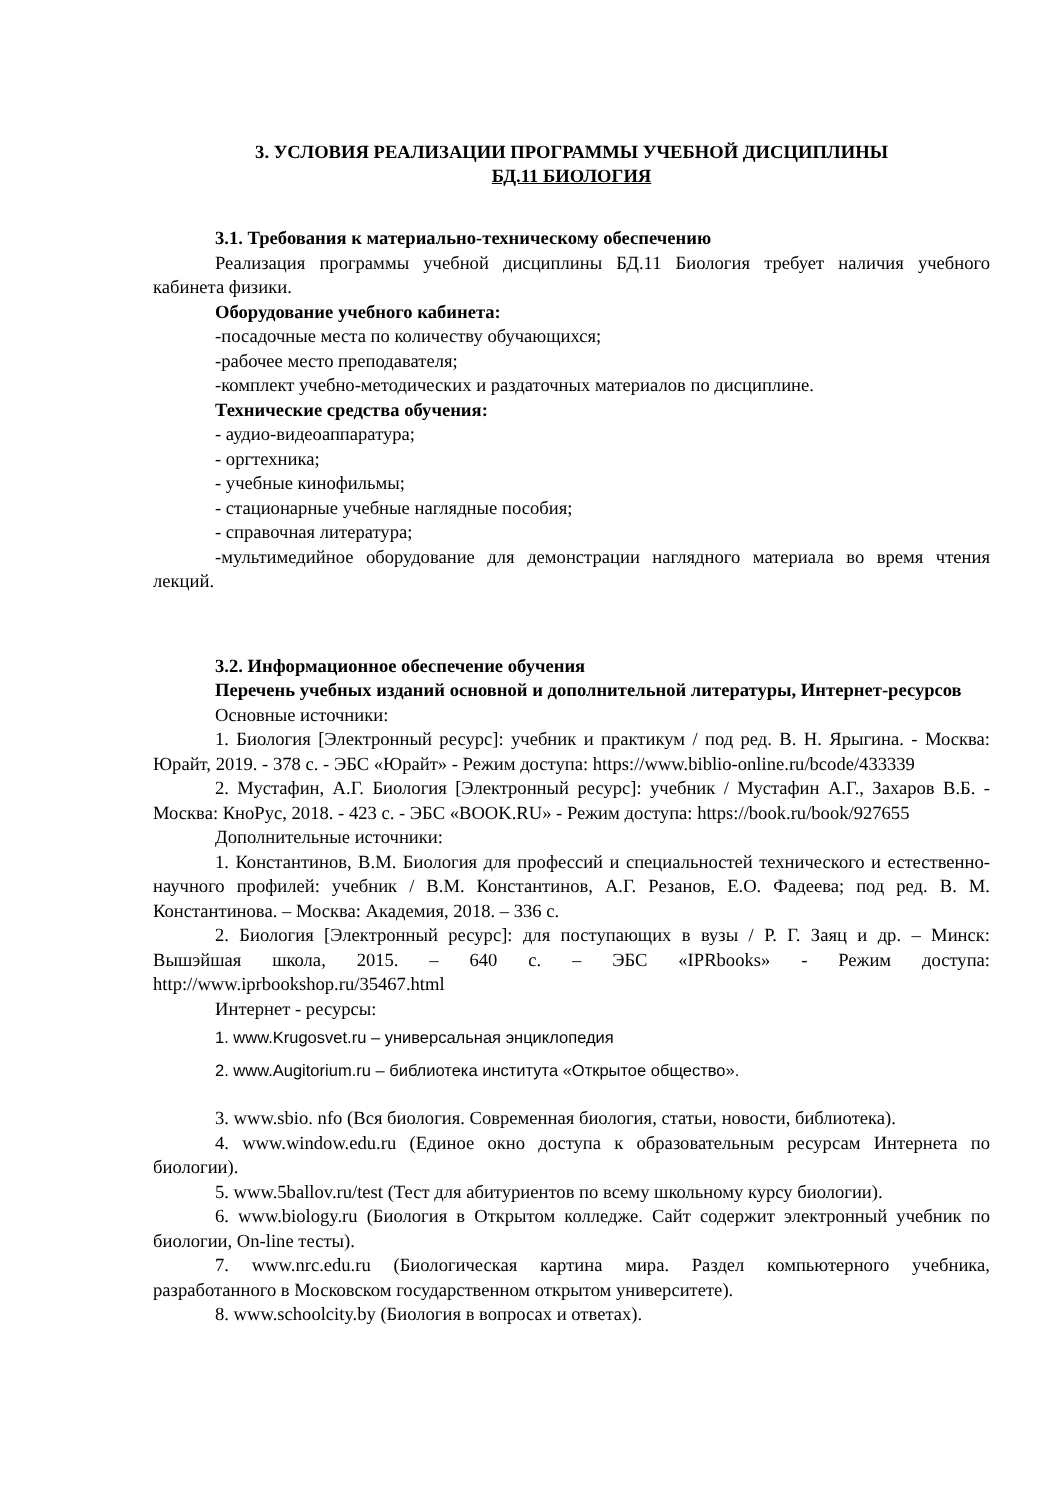3. УСЛОВИЯ РЕАЛИЗАЦИИ ПРОГРАММЫ УЧЕБНОЙ ДИСЦИПЛИНЫ
БД.11 БИОЛОГИЯ
3.1. Требования к материально-техническому обеспечению
Реализация программы учебной дисциплины БД.11 Биология требует наличия учебного кабинета физики.
Оборудование учебного кабинета:
-посадочные места по количеству обучающихся;
-рабочее место преподавателя;
-комплект учебно-методических и раздаточных материалов по дисциплине.
Технические средства обучения:
- аудио-видеоаппаратура;
- оргтехника;
- учебные кинофильмы;
- стационарные учебные наглядные пособия;
- справочная литература;
-мультимедийное оборудование для демонстрации наглядного материала во время чтения лекций.
3.2. Информационное обеспечение обучения
Перечень учебных изданий основной и дополнительной литературы, Интернет-ресурсов
Основные источники:
1. Биология [Электронный ресурс]: учебник и практикум / под ред. В. Н. Ярыгина. - Москва: Юрайт, 2019. - 378 с. - ЭБС «Юрайт» - Режим доступа: https://www.biblio-online.ru/bcode/433339
2. Мустафин, А.Г. Биология [Электронный ресурс]: учебник / Мустафин А.Г., Захаров В.Б. - Москва: КноРус, 2018. - 423 с. - ЭБС «BOOK.RU» - Режим доступа: https://book.ru/book/927655
Дополнительные источники:
1. Константинов, В.М. Биология для профессий и специальностей технического и естественно-научного профилей: учебник / В.М. Константинов, А.Г. Резанов, Е.О. Фадеева; под ред. В. М. Константинова. – Москва: Академия, 2018. – 336 с.
2. Биология [Электронный ресурс]: для поступающих в вузы / Р. Г. Заяц и др. – Минск: Вышэйшая школа, 2015. – 640 с. – ЭБС «IPRbooks» - Режим доступа: http://www.iprbookshop.ru/35467.html
Интернет - ресурсы:
1. www.Krugosvet.ru – универсальная энциклопедия
2. www.Augitorium.ru – библиотека института «Открытое общество».
3. www.sbio. nfo (Вся биология. Современная биология, статьи, новости, библиотека).
4. www.window.edu.ru (Единое окно доступа к образовательным ресурсам Интернета по биологии).
5. www.5ballov.ru/test (Тест для абитуриентов по всему школьному курсу биологии).
6. www.biology.ru (Биология в Открытом колледже. Сайт содержит электронный учебник по биологии, On-line тесты).
7. www.nrc.edu.ru (Биологическая картина мира. Раздел компьютерного учебника, разработанного в Московском государственном открытом университете).
8. www.schoolcity.by (Биология в вопросах и ответах).